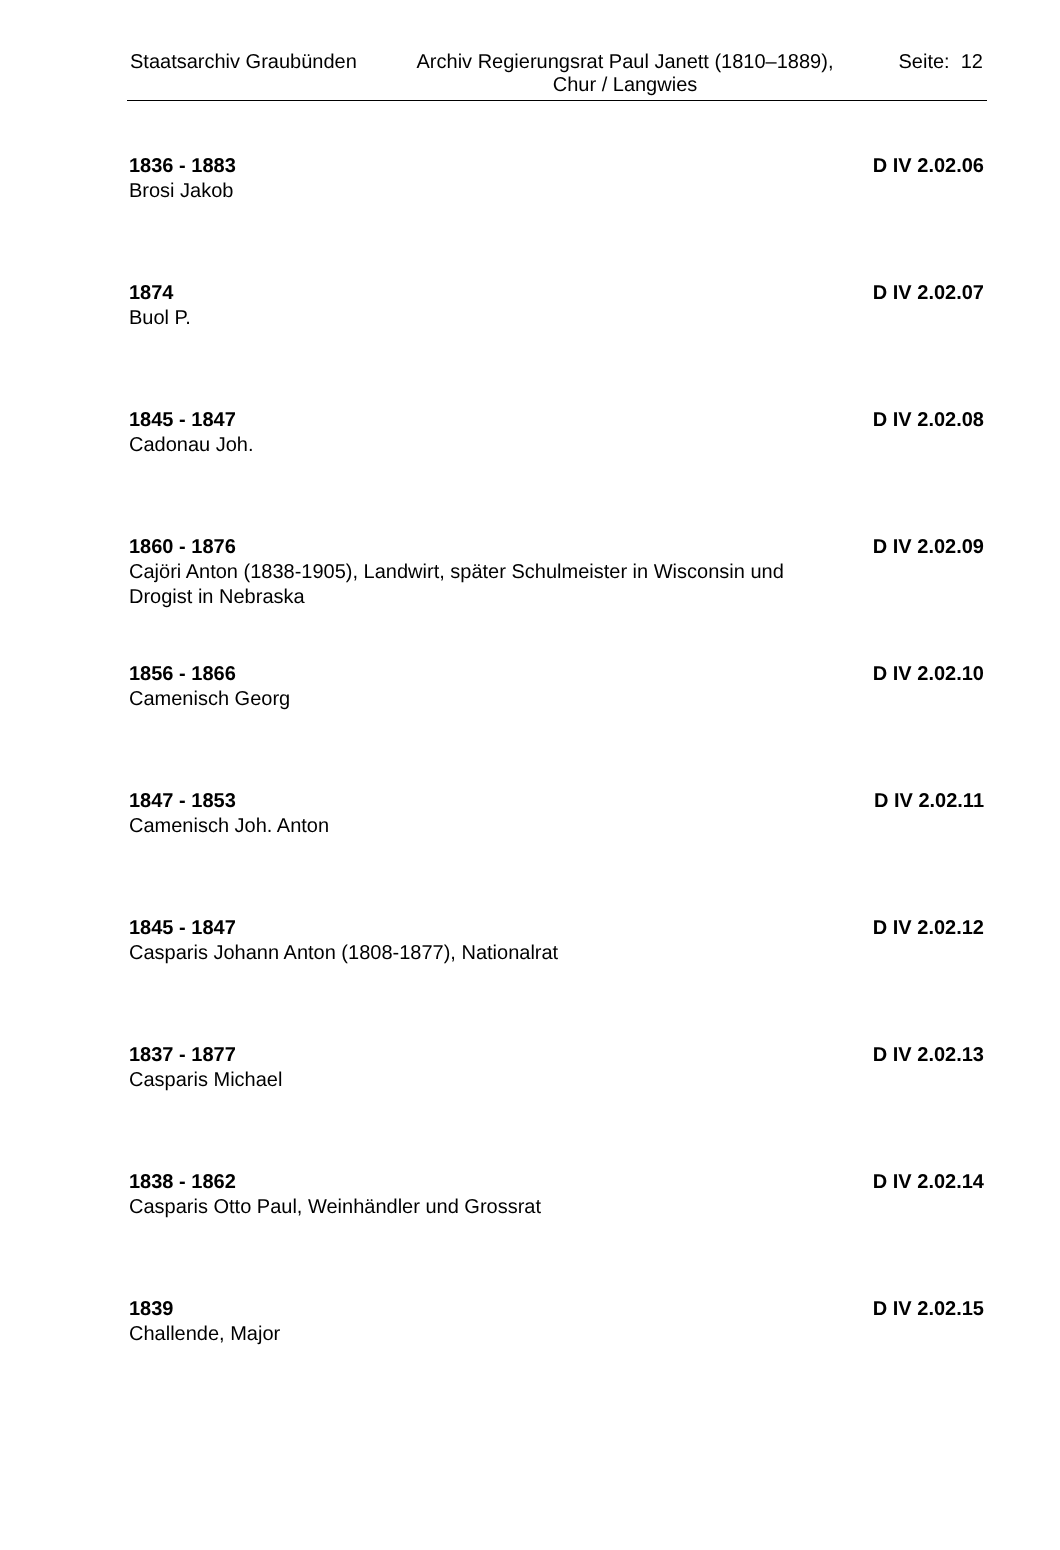Staatsarchiv Graubünden
Archiv Regierungsrat Paul Janett (1810–1889), Chur / Langwies
Seite: 12
1836 - 1883 D IV 2.02.06
Brosi Jakob
1874 D IV 2.02.07
Buol P.
1845 - 1847 D IV 2.02.08
Cadonau Joh.
1860 - 1876 D IV 2.02.09
Cajöri Anton (1838-1905), Landwirt, später Schulmeister in Wisconsin und Drogist in Nebraska
1856 - 1866 D IV 2.02.10
Camenisch Georg
1847 - 1853 D IV 2.02.11
Camenisch Joh. Anton
1845 - 1847 D IV 2.02.12
Casparis Johann Anton (1808-1877), Nationalrat
1837 - 1877 D IV 2.02.13
Casparis Michael
1838 - 1862 D IV 2.02.14
Casparis Otto Paul, Weinhändler und Grossrat
1839 D IV 2.02.15
Challende, Major